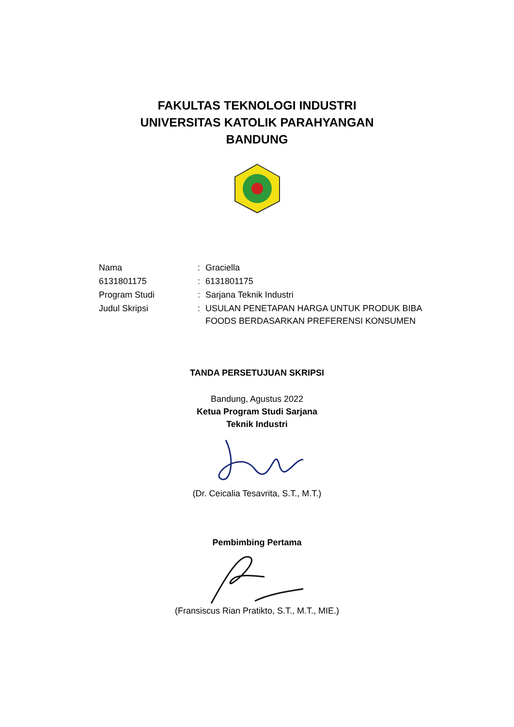FAKULTAS TEKNOLOGI INDUSTRI
UNIVERSITAS KATOLIK PARAHYANGAN
BANDUNG
| Nama | : | Graciella |
| 6131801175 | : | 6131801175 |
| Program Studi | : | Sarjana Teknik Industri |
| Judul Skripsi | : | USULAN PENETAPAN HARGA UNTUK PRODUK BIBA FOODS BERDASARKAN PREFERENSI KONSUMEN |
TANDA PERSETUJUAN SKRIPSI
Bandung, Agustus 2022
Ketua Program Studi Sarjana
Teknik Industri
(Dr. Ceicalia Tesavrita, S.T., M.T.)
Pembimbing Pertama
(Fransiscus Rian Pratikto, S.T., M.T., MIE.)